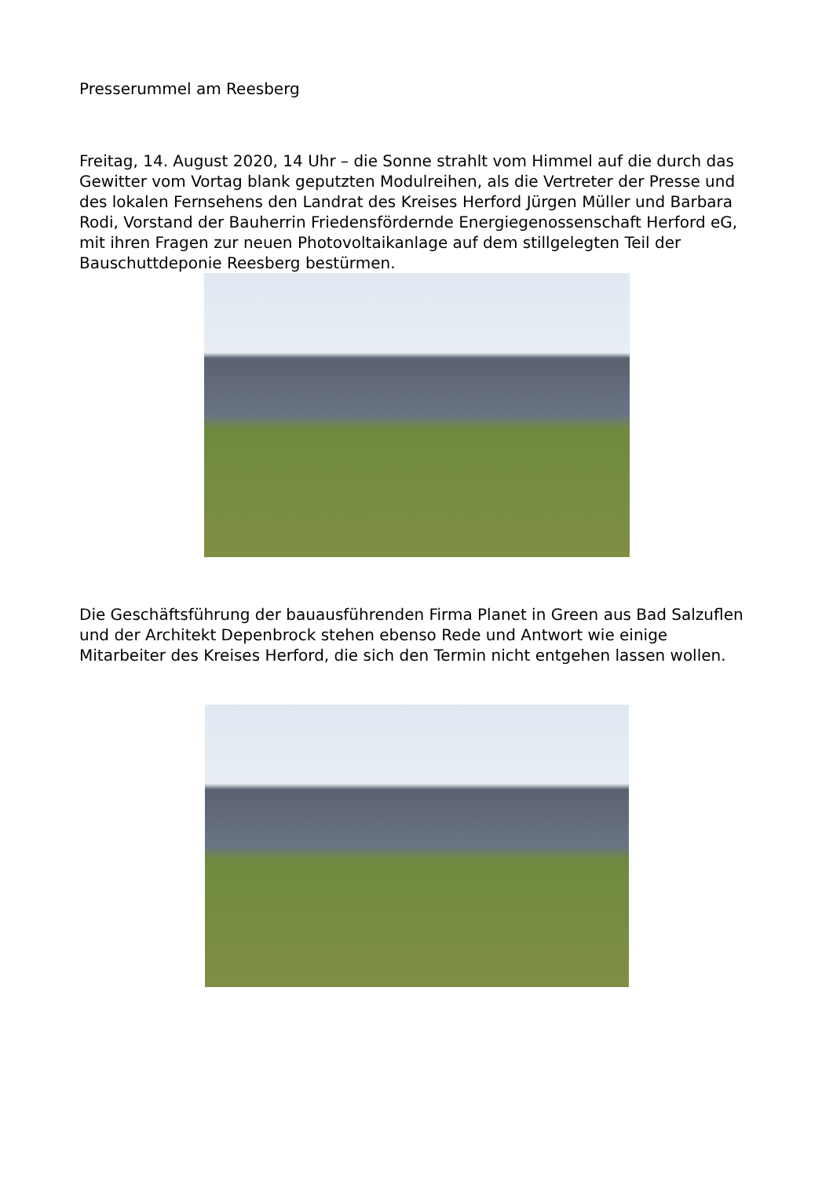Presserummel am Reesberg
Freitag, 14. August 2020, 14 Uhr – die Sonne strahlt vom Himmel auf die durch das Gewitter vom Vortag blank geputzten Modulreihen, als die Vertreter der Presse und des lokalen Fernsehens den Landrat des Kreises Herford Jürgen Müller und Barbara Rodi, Vorstand der Bauherrin Friedensfördernde Energiegenossenschaft Herford eG, mit ihren Fragen zur neuen Photovoltaikanlage auf dem stillgelegten Teil der Bauschuttdeponie Reesberg bestürmen.
Die Geschäftsführung der bauausführenden Firma Planet in Green aus Bad Salzuflen und der Architekt Depenbrock stehen ebenso Rede und Antwort wie einige Mitarbeiter des Kreises Herford, die sich den Termin nicht entgehen lassen wollen.